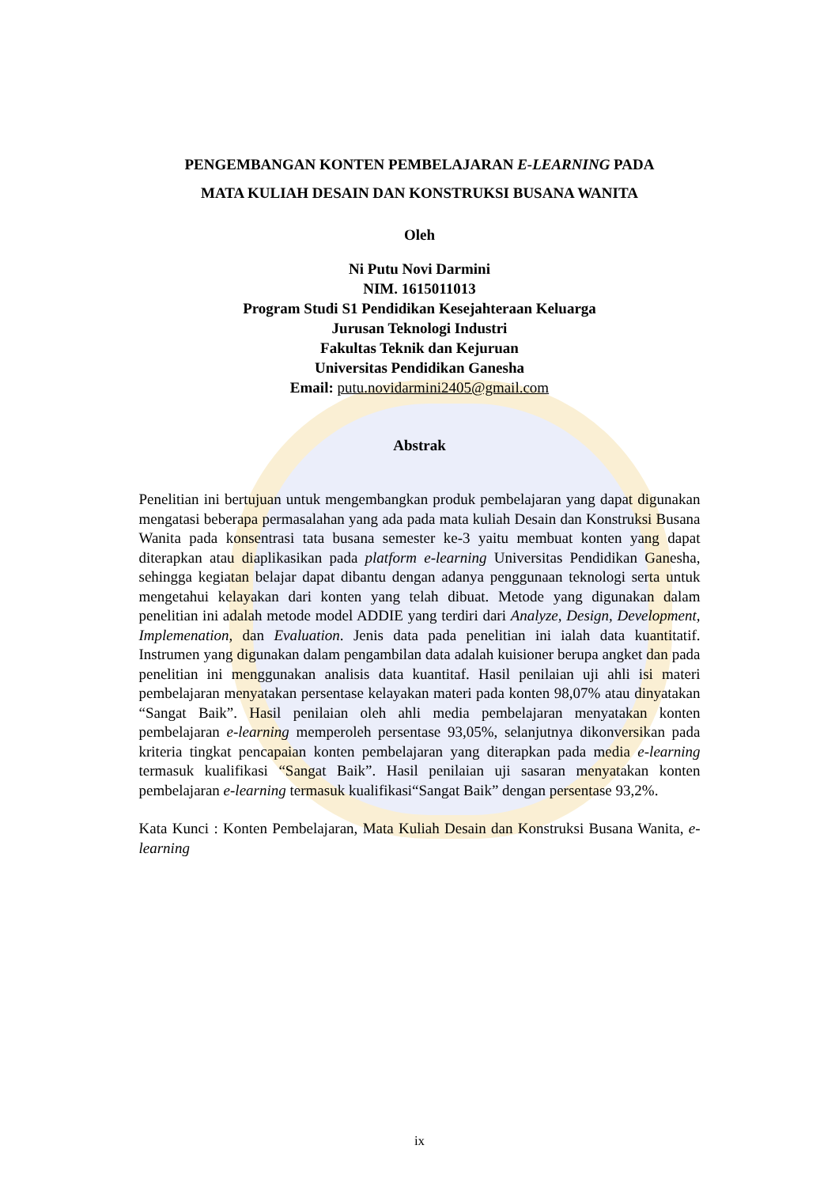PENGEMBANGAN KONTEN PEMBELAJARAN E-LEARNING PADA
MATA KULIAH DESAIN DAN KONSTRUKSI BUSANA WANITA
Oleh
Ni Putu Novi Darmini
NIM. 1615011013
Program Studi S1 Pendidikan Kesejahteraan Keluarga
Jurusan Teknologi Industri
Fakultas Teknik dan Kejuruan
Universitas Pendidikan Ganesha
Email: putu.novidarmini2405@gmail.com
Abstrak
Penelitian ini bertujuan untuk mengembangkan produk pembelajaran yang dapat digunakan mengatasi beberapa permasalahan yang ada pada mata kuliah Desain dan Konstruksi Busana Wanita pada konsentrasi tata busana semester ke-3 yaitu membuat konten yang dapat diterapkan atau diaplikasikan pada platform e-learning Universitas Pendidikan Ganesha, sehingga kegiatan belajar dapat dibantu dengan adanya penggunaan teknologi serta untuk mengetahui kelayakan dari konten yang telah dibuat. Metode yang digunakan dalam penelitian ini adalah metode model ADDIE yang terdiri dari Analyze, Design, Development, Implemenation, dan Evaluation. Jenis data pada penelitian ini ialah data kuantitatif. Instrumen yang digunakan dalam pengambilan data adalah kuisioner berupa angket dan pada penelitian ini menggunakan analisis data kuantitaf. Hasil penilaian uji ahli isi materi pembelajaran menyatakan persentase kelayakan materi pada konten 98,07% atau dinyatakan “Sangat Baik”. Hasil penilaian oleh ahli media pembelajaran menyatakan konten pembelajaran e-learning memperoleh persentase 93,05%, selanjutnya dikonversikan pada kriteria tingkat pencapaian konten pembelajaran yang diterapkan pada media e-learning termasuk kualifikasi “Sangat Baik”. Hasil penilaian uji sasaran menyatakan konten pembelajaran e-learning termasuk kualifikasi“Sangat Baik” dengan persentase 93,2%.
Kata Kunci : Konten Pembelajaran, Mata Kuliah Desain dan Konstruksi Busana Wanita, e-learning
ix